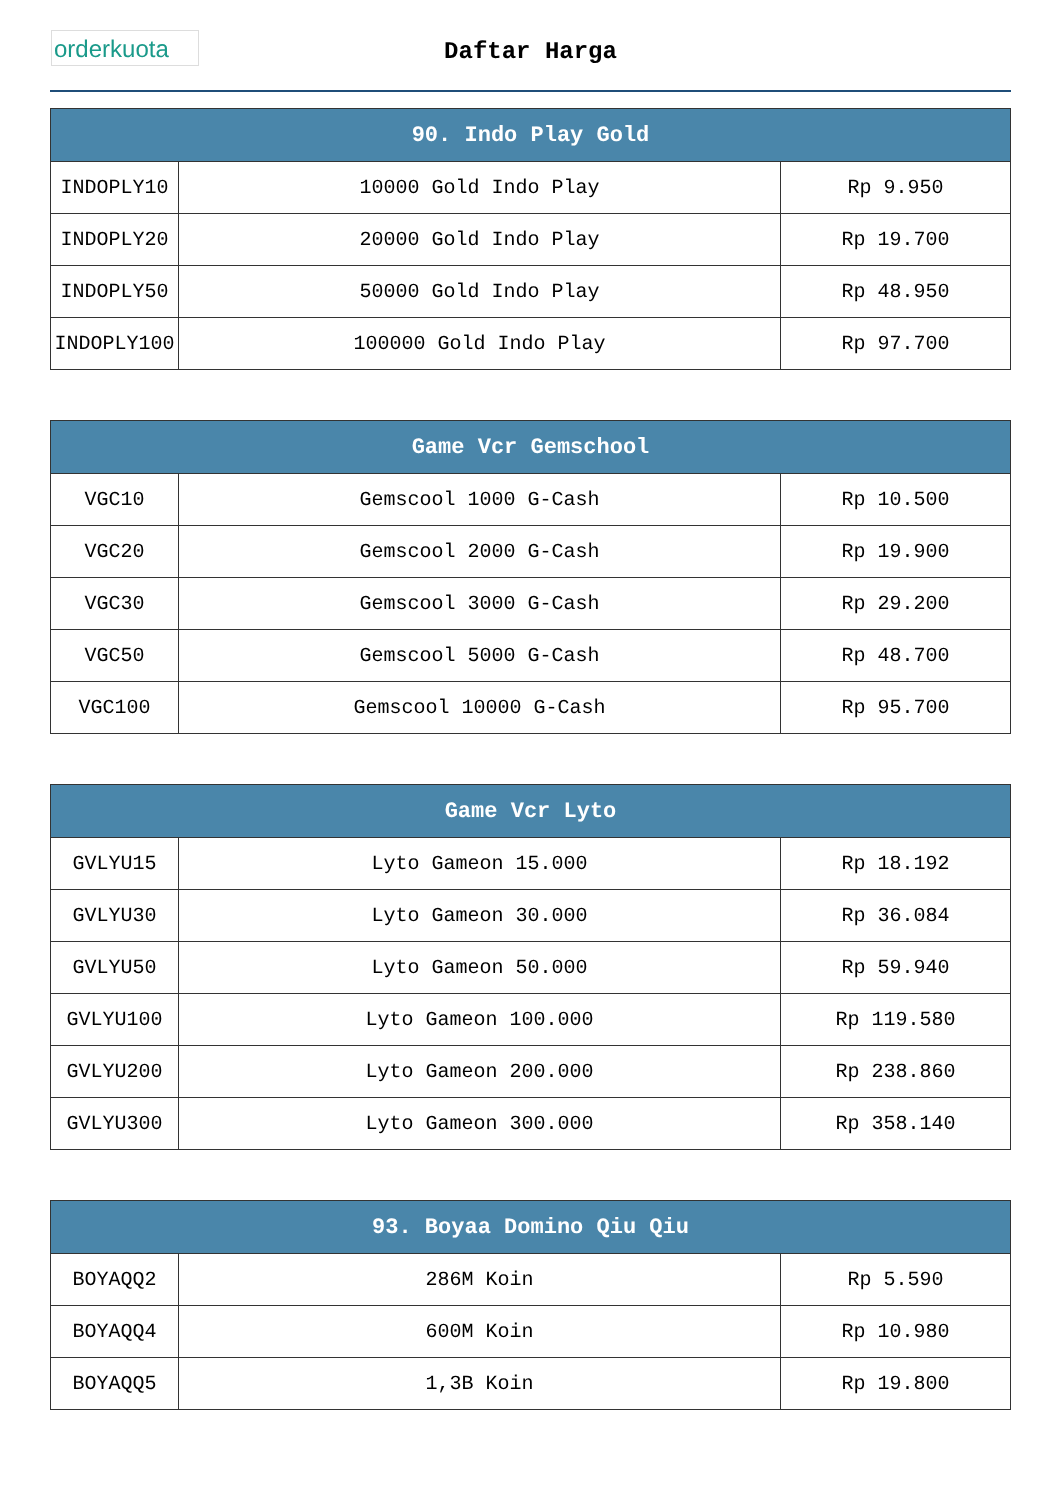orderkuota
Daftar Harga
| 90. Indo Play Gold | | |
| --- | --- | --- |
| INDOPLY10 | 10000 Gold Indo Play | Rp 9.950 |
| INDOPLY20 | 20000 Gold Indo Play | Rp 19.700 |
| INDOPLY50 | 50000 Gold Indo Play | Rp 48.950 |
| INDOPLY100 | 100000 Gold Indo Play | Rp 97.700 |
| Game Vcr Gemschool | | |
| --- | --- | --- |
| VGC10 | Gemscool 1000 G-Cash | Rp 10.500 |
| VGC20 | Gemscool 2000 G-Cash | Rp 19.900 |
| VGC30 | Gemscool 3000 G-Cash | Rp 29.200 |
| VGC50 | Gemscool 5000 G-Cash | Rp 48.700 |
| VGC100 | Gemscool 10000 G-Cash | Rp 95.700 |
| Game Vcr Lyto | | |
| --- | --- | --- |
| GVLYU15 | Lyto Gameon 15.000 | Rp 18.192 |
| GVLYU30 | Lyto Gameon 30.000 | Rp 36.084 |
| GVLYU50 | Lyto Gameon 50.000 | Rp 59.940 |
| GVLYU100 | Lyto Gameon 100.000 | Rp 119.580 |
| GVLYU200 | Lyto Gameon 200.000 | Rp 238.860 |
| GVLYU300 | Lyto Gameon 300.000 | Rp 358.140 |
| 93. Boyaa Domino Qiu Qiu | | |
| --- | --- | --- |
| BOYAQQ2 | 286M Koin | Rp 5.590 |
| BOYAQQ4 | 600M Koin | Rp 10.980 |
| BOYAQQ5 | 1,3B Koin | Rp 19.800 |